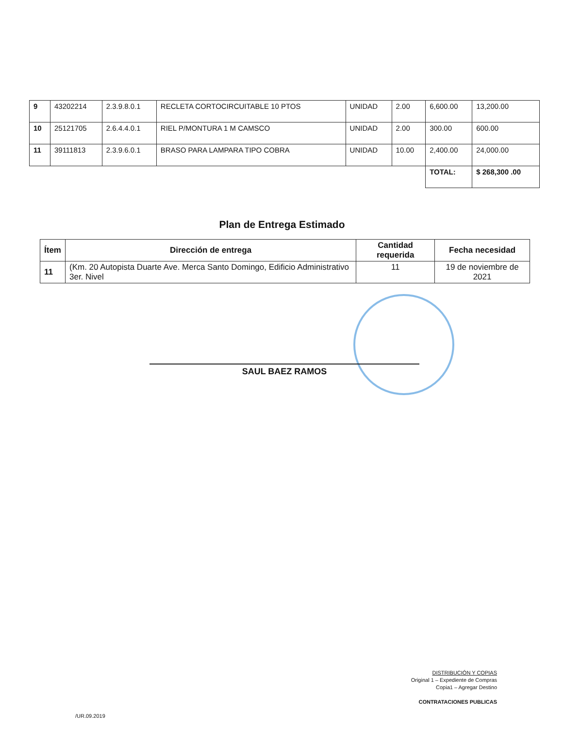| 9 | 43202214 | 2.3.9.8.0.1 | RECLETA CORTOCIRCUITABLE 10 PTOS | UNIDAD | 2.00 | 6,600.00 | 13,200.00 |
| 10 | 25121705 | 2.6.4.4.0.1 | RIEL P/MONTURA 1 M CAMSCO | UNIDAD | 2.00 | 300.00 | 600.00 |
| 11 | 39111813 | 2.3.9.6.0.1 | BRASO PARA LAMPARA TIPO COBRA | UNIDAD | 10.00 | 2,400.00 | 24,000.00 |
| | | | | | | TOTAL: | $ 268,300 .00 |
Plan de Entrega Estimado
| Ítem | Dirección de entrega | Cantidad requerida | Fecha necesidad |
| --- | --- | --- | --- |
| 11 | (Km. 20 Autopista Duarte Ave. Merca Santo Domingo, Edificio Administrativo 3er. Nivel | 11 | 19 de noviembre de 2021 |
SAUL BAEZ RAMOS
DISTRIBUCIÓN Y COPIAS
Original 1 – Expediente de Compras
Copia1 – Agregar Destino
CONTRATACIONES PUBLICAS
/UR.09.2019